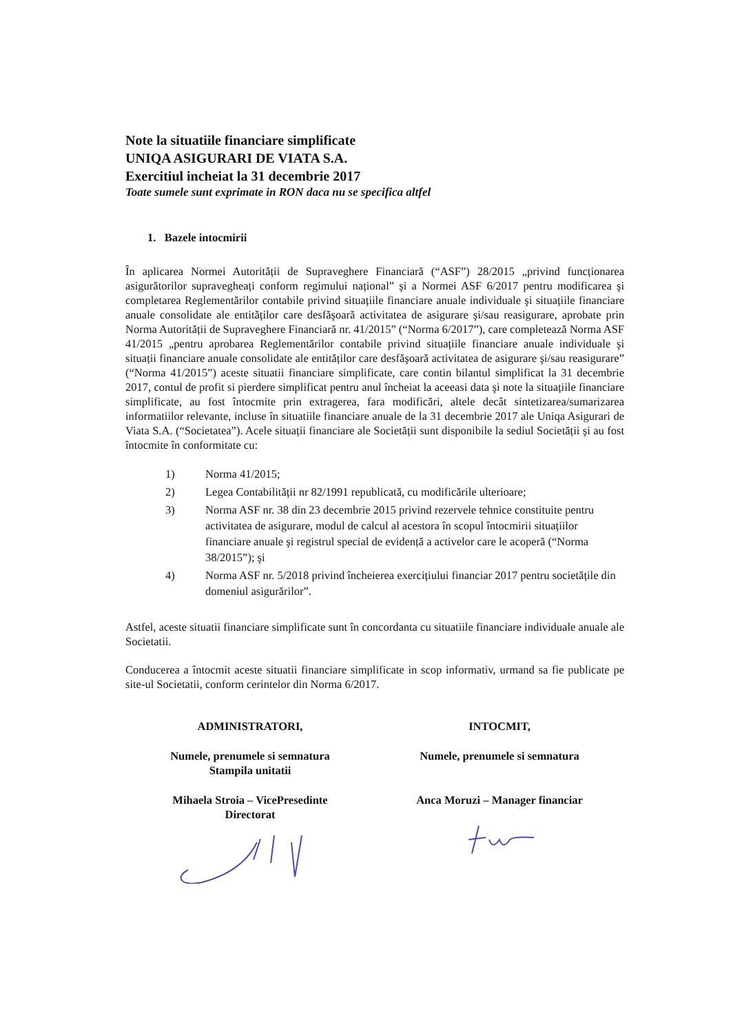Note la situatiile financiare simplificate
UNIQA ASIGURARI DE VIATA S.A.
Exercitiul incheiat la 31 decembrie 2017
Toate sumele sunt exprimate in RON daca nu se specifica altfel
1. Bazele intocmirii
În aplicarea Normei Autorității de Supraveghere Financiară (“ASF”) 28/2015 „privind funcționarea asigurătorilor supravegheați conform regimului național” şi a Normei ASF 6/2017 pentru modificarea şi completarea Reglementărilor contabile privind situațiile financiare anuale individuale şi situațiile financiare anuale consolidate ale entităților care desfăşoară activitatea de asigurare şi/sau reasigurare, aprobate prin Norma Autorității de Supraveghere Financiară nr. 41/2015” (“Norma 6/2017”), care completează Norma ASF 41/2015 „pentru aprobarea Reglementărilor contabile privind situațiile financiare anuale individuale şi situații financiare anuale consolidate ale entităților care desfăşoară activitatea de asigurare şi/sau reasigurare” (“Norma 41/2015”) aceste situatii financiare simplificate, care contin bilantul simplificat la 31 decembrie 2017, contul de profit si pierdere simplificat pentru anul încheiat la aceeasi data şi note la situațiile financiare simplificate, au fost întocmite prin extragerea, fara modificări, altele decât sintetizarea/sumarizarea informatiilor relevante, incluse în situatiile financiare anuale de la 31 decembrie 2017 ale Uniqa Asigurari de Viata S.A. (“Societatea”). Acele situații financiare ale Societății sunt disponibile la sediul Societății şi au fost întocmite în conformitate cu:
1) Norma 41/2015;
2) Legea Contabilității nr 82/1991 republicată, cu modificările ulterioare;
3) Norma ASF nr. 38 din 23 decembrie 2015 privind rezervele tehnice constituite pentru activitatea de asigurare, modul de calcul al acestora în scopul întocmirii situațiilor financiare anuale şi registrul special de evidență a activelor care le acoperă (“Norma 38/2015”); şi
4) Norma ASF nr. 5/2018 privind încheierea exercițiului financiar 2017 pentru societățile din domeniul asigurărilor”.
Astfel, aceste situatii financiare simplificate sunt în concordanta cu situatiile financiare individuale anuale ale Societatii.
Conducerea a întocmit aceste situatii financiare simplificate in scop informativ, urmand sa fie publicate pe site-ul Societatii, conform cerintelor din Norma 6/2017.
ADMINISTRATORI,
Numele, prenumele si semnatura
Stampila unitatii
Mihaela Stroia – VicePresedinte
Directorat
INTOCMIT,
Numele, prenumele si semnatura
Anca Moruzi – Manager financiar